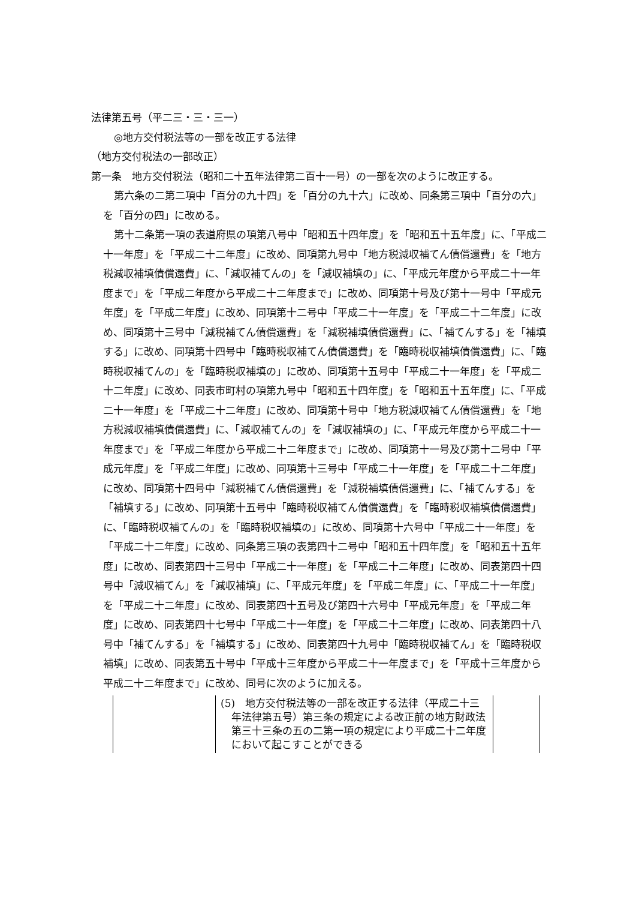法律第五号（平二三・三・三一）
◎地方交付税法等の一部を改正する法律
（地方交付税法の一部改正）
第一条　地方交付税法（昭和二十五年法律第二百十一号）の一部を次のように改正する。
第六条の二第二項中「百分の九十四」を「百分の九十六」に改め、同条第三項中「百分の六」を「百分の四」に改める。
第十二条第一項の表道府県の項第八号中「昭和五十四年度」を「昭和五十五年度」に、「平成二十一年度」を「平成二十二年度」に改め、同項第九号中「地方税減収補てん債償還費」を「地方税減収補填債償還費」に、「減収補てんの」を「減収補填の」に、「平成元年度から平成二十一年度まで」を「平成二年度から平成二十二年度まで」に改め、同項第十号及び第十一号中「平成元年度」を「平成二年度」に改め、同項第十二号中「平成二十一年度」を「平成二十二年度」に改め、同項第十三号中「減税補てん債償還費」を「減税補填債償還費」に、「補てんする」を「補填する」に改め、同項第十四号中「臨時税収補てん債償還費」を「臨時税収補填債償還費」に、「臨時税収補てんの」を「臨時税収補填の」に改め、同項第十五号中「平成二十一年度」を「平成二十二年度」に改め、同表市町村の項第九号中「昭和五十四年度」を「昭和五十五年度」に、「平成二十一年度」を「平成二十二年度」に改め、同項第十号中「地方税減収補てん債償還費」を「地方税減収補填債償還費」に、「減収補てんの」を「減収補填の」に、「平成元年度から平成二十一年度まで」を「平成二年度から平成二十二年度まで」に改め、同項第十一号及び第十二号中「平成元年度」を「平成二年度」に改め、同項第十三号中「平成二十一年度」を「平成二十二年度」に改め、同項第十四号中「減税補てん債償還費」を「減税補填債償還費」に、「補てんする」を「補填する」に改め、同項第十五号中「臨時税収補てん債償還費」を「臨時税収補填債償還費」に、「臨時税収補てんの」を「臨時税収補填の」に改め、同項第十六号中「平成二十一年度」を「平成二十二年度」に改め、同条第三項の表第四十二号中「昭和五十四年度」を「昭和五十五年度」に改め、同表第四十三号中「平成二十一年度」を「平成二十二年度」に改め、同表第四十四号中「減収補てん」を「減収補填」に、「平成元年度」を「平成二年度」に、「平成二十一年度」を「平成二十二年度」に改め、同表第四十五号及び第四十六号中「平成元年度」を「平成二年度」に改め、同表第四十七号中「平成二十一年度」を「平成二十二年度」に改め、同表第四十八号中「補てんする」を「補填する」に改め、同表第四十九号中「臨時税収補てん」を「臨時税収補填」に改め、同表第五十号中「平成十三年度から平成二十一年度まで」を「平成十三年度から平成二十二年度まで」に改め、同号に次のように加える。
| | (5) 地方交付税法等の一部を改正する法律（平成二十三年法律第五号）第三条の規定による改正前の地方財政法第三十三条の五の二第一項の規定により平成二十二年度において起こすことができる | |